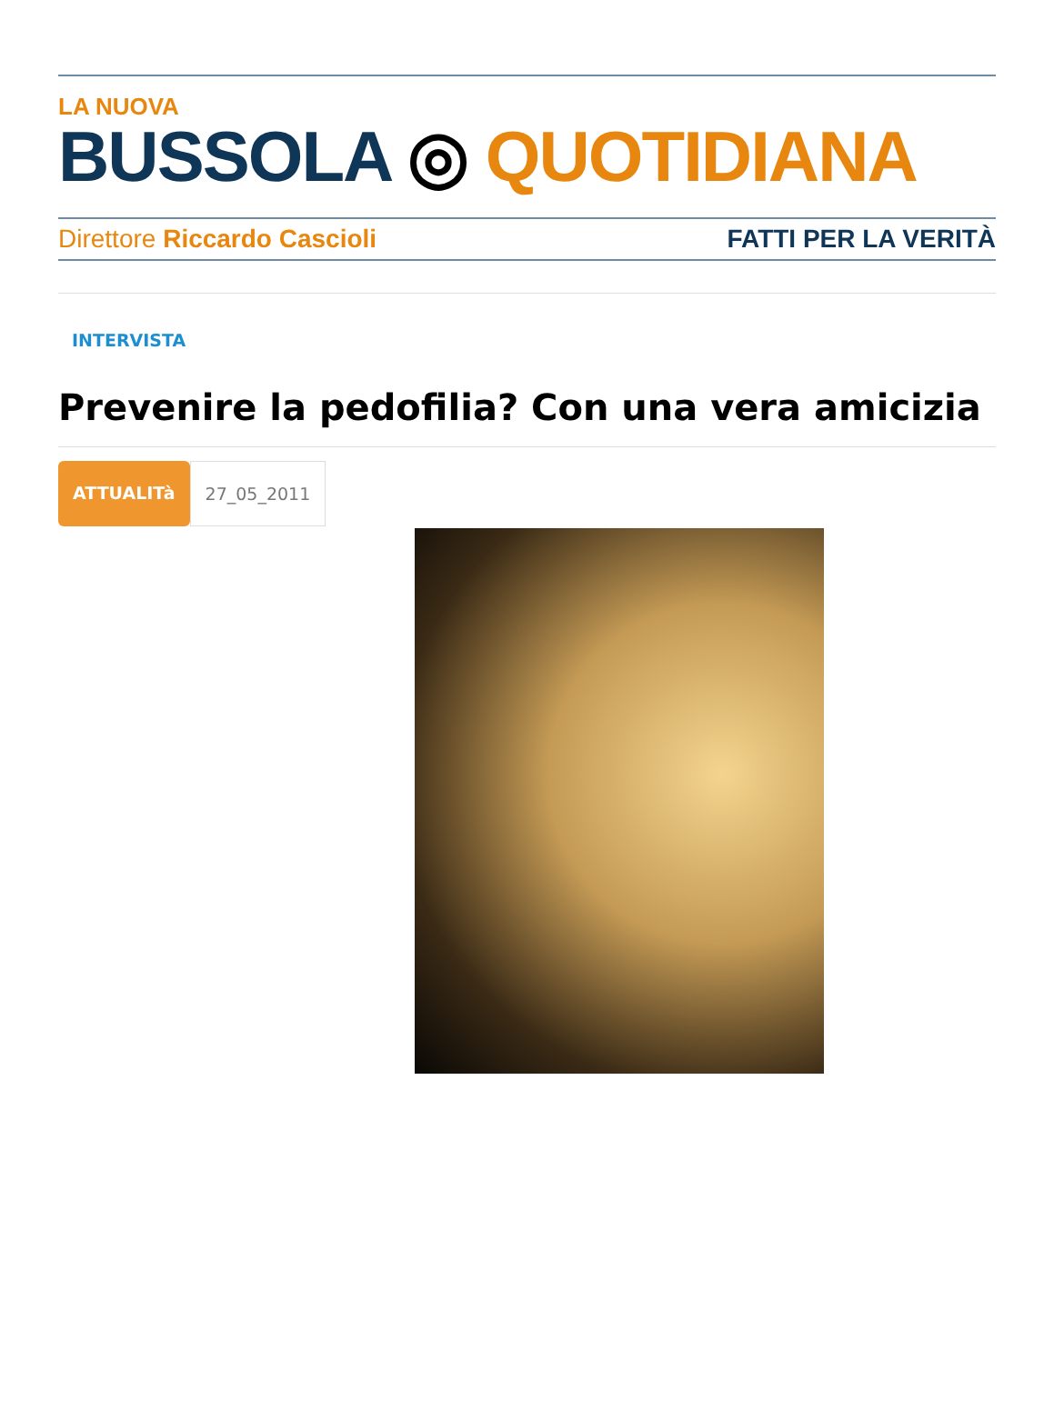LA NUOVA
BUSSOLA ◎ QUOTIDIANA
Direttore Riccardo Cascioli FATTI PER LA VERITÀ
INTERVISTA
Prevenire la pedofilia? Con una vera amicizia
ATTUALITà 27_05_2011